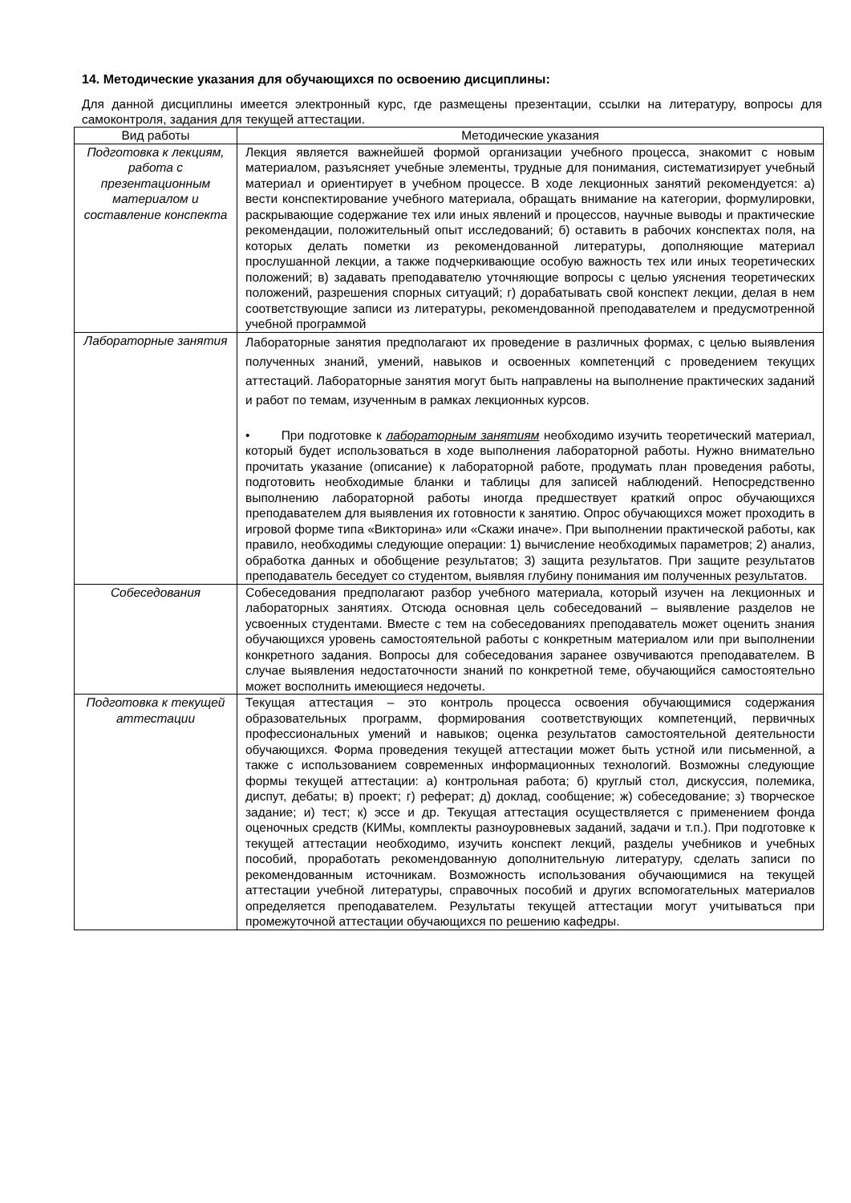14. Методические указания для обучающихся по освоению дисциплины:
Для данной дисциплины имеется электронный курс, где размещены презентации, ссылки на литературу, вопросы для самоконтроля, задания для текущей аттестации.
| Вид работы | Методические указания |
| --- | --- |
| Подготовка к лекциям, работа с презентационным материалом и составление конспекта | Лекция является важнейшей формой организации учебного процесса, знакомит с новым материалом, разъясняет учебные элементы, трудные для понимания, систематизирует учебный материал и ориентирует в учебном процессе. В ходе лекционных занятий рекомендуется: а) вести конспектирование учебного материала, обращать внимание на категории, формулировки, раскрывающие содержание тех или иных явлений и процессов, научные выводы и практические рекомендации, положительный опыт исследований; б) оставить в рабочих конспектах поля, на которых делать пометки из рекомендованной литературы, дополняющие материал прослушанной лекции, а также подчеркивающие особую важность тех или иных теоретических положений; в) задавать преподавателю уточняющие вопросы с целью уяснения теоретических положений, разрешения спорных ситуаций; г) дорабатывать свой конспект лекции, делая в нем соответствующие записи из литературы, рекомендованной преподавателем и предусмотренной учебной программой |
| Лабораторные занятия | Лабораторные занятия предполагают их проведение в различных формах, с целью выявления полученных знаний, умений, навыков и освоенных компетенций с проведением текущих аттестаций. Лабораторные занятия могут быть направлены на выполнение практических заданий и работ по темам, изученным в рамках лекционных курсов. • При подготовке к лабораторным занятиям необходимо изучить теоретический материал, который будет использоваться в ходе выполнения лабораторной работы. Нужно внимательно прочитать указание (описание) к лабораторной работе, продумать план проведения работы, подготовить необходимые бланки и таблицы для записей наблюдений. Непосредственно выполнению лабораторной работы иногда предшествует краткий опрос обучающихся преподавателем для выявления их готовности к занятию. Опрос обучающихся может проходить в игровой форме типа «Викторина» или «Скажи иначе». При выполнении практической работы, как правило, необходимы следующие операции: 1) вычисление необходимых параметров; 2) анализ, обработка данных и обобщение результатов; 3) защита результатов. При защите результатов преподаватель беседует со студентом, выявляя глубину понимания им полученных результатов. |
| Собеседования | Собеседования предполагают разбор учебного материала, который изучен на лекционных и лабораторных занятиях. Отсюда основная цель собеседований – выявление разделов не усвоенных студентами. Вместе с тем на собеседованиях преподаватель может оценить знания обучающихся уровень самостоятельной работы с конкретным материалом или при выполнении конкретного задания. Вопросы для собеседования заранее озвучиваются преподавателем. В случае выявления недостаточности знаний по конкретной теме, обучающийся самостоятельно может восполнить имеющиеся недочеты. |
| Подготовка к текущей аттестации | Текущая аттестация – это контроль процесса освоения обучающимися содержания образовательных программ, формирования соответствующих компетенций, первичных профессиональных умений и навыков; оценка результатов самостоятельной деятельности обучающихся. Форма проведения текущей аттестации может быть устной или письменной, а также с использованием современных информационных технологий. Возможны следующие формы текущей аттестации: а) контрольная работа; б) круглый стол, дискуссия, полемика, диспут, дебаты; в) проект; г) реферат; д) доклад, сообщение; ж) собеседование; з) творческое задание; и) тест; к) эссе и др. Текущая аттестация осуществляется с применением фонда оценочных средств (КИМы, комплекты разноуровневых заданий, задачи и т.п.). При подготовке к текущей аттестации необходимо, изучить конспект лекций, разделы учебников и учебных пособий, проработать рекомендованную дополнительную литературу, сделать записи по рекомендованным источникам. Возможность использования обучающимися на текущей аттестации учебной литературы, справочных пособий и других вспомогательных материалов определяется преподавателем. Результаты текущей аттестации могут учитываться при промежуточной аттестации обучающихся по решению кафедры. |